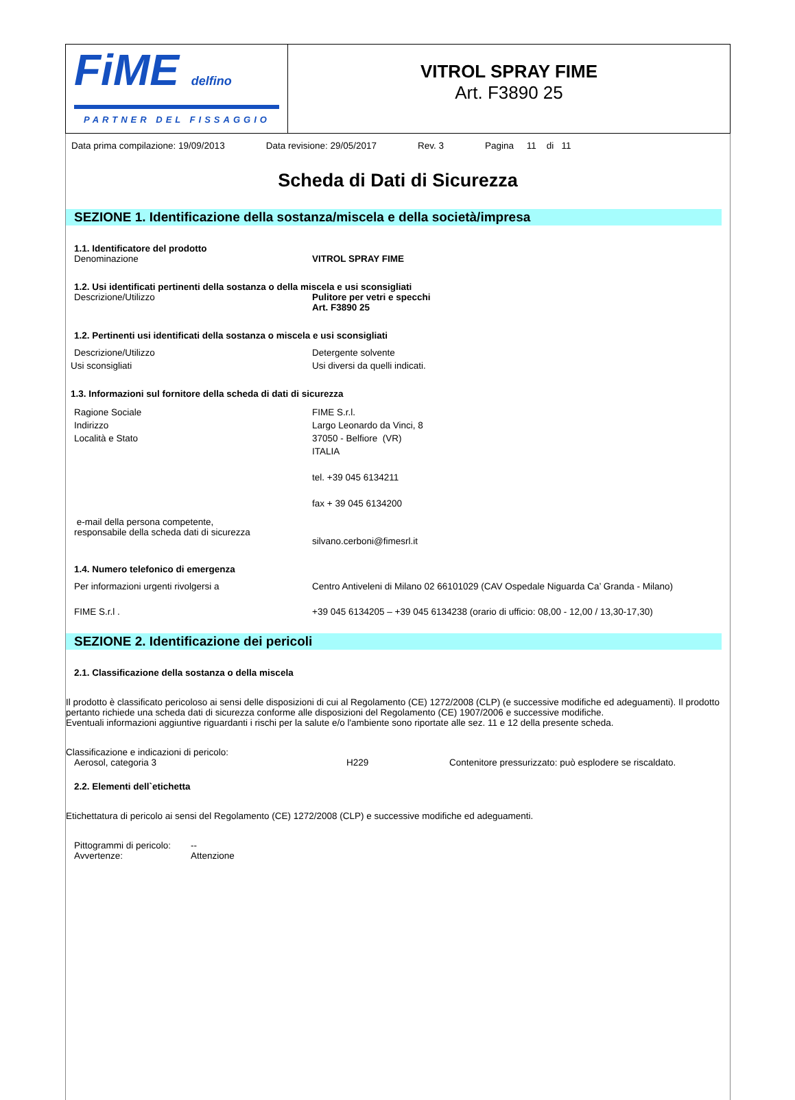FiME delfino
PARTNER DEL FISSAGGIO
VITROL SPRAY FIME
Art. F3890 25
Data prima compilazione: 19/09/2013 Data revisione: 29/05/2017 Rev. 3 Pagina 11 di 11
Scheda di Dati di Sicurezza
SEZIONE 1. Identificazione della sostanza/miscela e della società/impresa
1.1. Identificatore del prodotto
Denominazione VITROL SPRAY FIME
1.2. Usi identificati pertinenti della sostanza o della miscela e usi sconsigliati
Descrizione/Utilizzo Pulitore per vetri e specchi
Art. F3890 25
1.2. Pertinenti usi identificati della sostanza o miscela e usi sconsigliati
Descrizione/Utilizzo Detergente solvente
Usi sconsigliati Usi diversi da quelli indicati.
1.3. Informazioni sul fornitore della scheda di dati di sicurezza
Ragione Sociale
Indirizzo
Località e Stato
FIME S.r.l.
Largo Leonardo da Vinci, 8
37050 - Belfiore (VR)
ITALIA
tel. +39 045 6134211
fax + 39 045 6134200
e-mail della persona competente,
responsabile della scheda dati di sicurezza
silvano.cerboni@fimesrl.it
1.4. Numero telefonico di emergenza
Per informazioni urgenti rivolgersi a Centro Antiveleni di Milano 02 66101029 (CAV Ospedale Niguarda Ca’ Granda - Milano)
FIME S.r.l . +39 045 6134205 – +39 045 6134238 (orario di ufficio: 08,00 - 12,00 / 13,30-17,30)
SEZIONE 2. Identificazione dei pericoli
2.1. Classificazione della sostanza o della miscela
Il prodotto è classificato pericoloso ai sensi delle disposizioni di cui al Regolamento (CE) 1272/2008 (CLP) (e successive modifiche ed adeguamenti). Il prodotto pertanto richiede una scheda dati di sicurezza conforme alle disposizioni del Regolamento (CE) 1907/2006 e successive modifiche.
Eventuali informazioni aggiuntive riguardanti i rischi per la salute e/o l'ambiente sono riportate alle sez. 11 e 12 della presente scheda.
Classificazione e indicazioni di pericolo:
Aerosol, categoria 3 H229 Contenitore pressurizzato: può esplodere se riscaldato.
2.2. Elementi dell`etichetta
Etichettatura di pericolo ai sensi del Regolamento (CE) 1272/2008 (CLP) e successive modifiche ed adeguamenti.
Pittogrammi di pericolo:
Avvertenze:
--
Attenzione